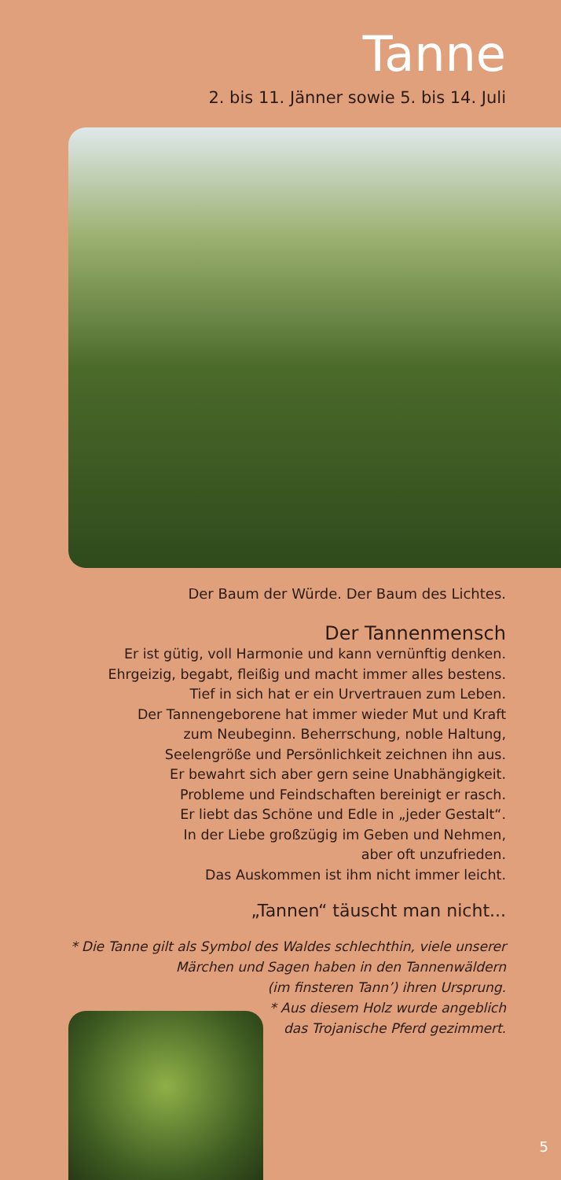Tanne
2. bis 11. Jänner sowie 5. bis 14. Juli
Der Baum der Würde. Der Baum des Lichtes.
Der Tannenmensch
Er ist gütig, voll Harmonie und kann vernünftig denken.
Ehrgeizig, begabt, fleißig und macht immer alles bestens.
Tief in sich hat er ein Urvertrauen zum Leben.
Der Tannengeborene hat immer wieder Mut und Kraft
zum Neubeginn. Beherrschung, noble Haltung,
Seelengröße und Persönlichkeit zeichnen ihn aus.
Er bewahrt sich aber gern seine Unabhängigkeit.
Probleme und Feindschaften bereinigt er rasch.
Er liebt das Schöne und Edle in „jeder Gestalt“.
In der Liebe großzügig im Geben und Nehmen,
aber oft unzufrieden.
Das Auskommen ist ihm nicht immer leicht.
„Tannen“ täuscht man nicht...
* Die Tanne gilt als Symbol des Waldes schlechthin, viele unserer
Märchen und Sagen haben in den Tannenwäldern
(im finsteren Tann’) ihren Ursprung.
* Aus diesem Holz wurde angeblich
das Trojanische Pferd gezimmert.
5